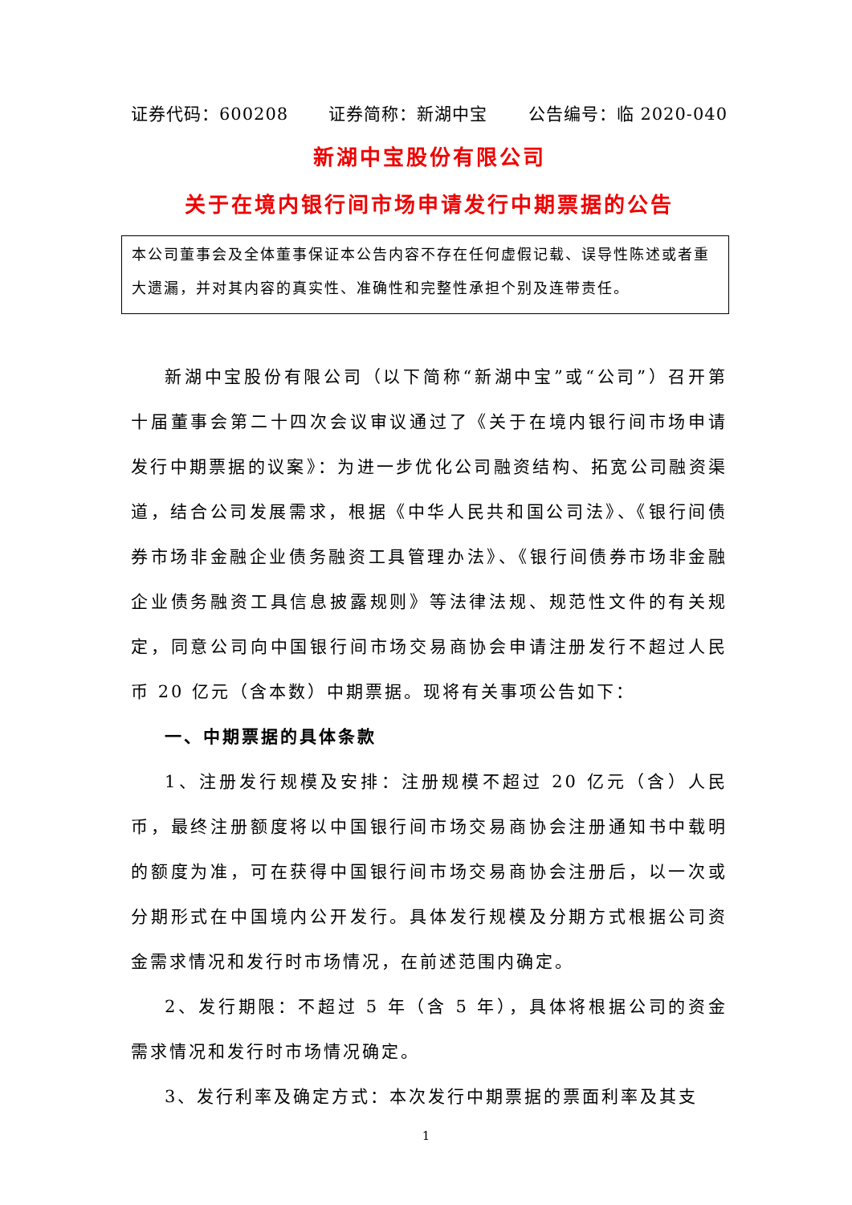证券代码：600208 证券简称：新湖中宝 公告编号：临 2020-040
新湖中宝股份有限公司
关于在境内银行间市场申请发行中期票据的公告
本公司董事会及全体董事保证本公告内容不存在任何虚假记载、误导性陈述或者重大遗漏，并对其内容的真实性、准确性和完整性承担个别及连带责任。
新湖中宝股份有限公司（以下简称“新湖中宝”或“公司”）召开第十届董事会第二十四次会议审议通过了《关于在境内银行间市场申请发行中期票据的议案》：为进一步优化公司融资结构、拓宽公司融资渠道，结合公司发展需求，根据《中华人民共和国公司法》、《银行间债券市场非金融企业债务融资工具管理办法》、《银行间债券市场非金融企业债务融资工具信息披露规则》等法律法规、规范性文件的有关规定，同意公司向中国银行间市场交易商协会申请注册发行不超过人民币 20 亿元（含本数）中期票据。现将有关事项公告如下：
一、中期票据的具体条款
1、注册发行规模及安排：注册规模不超过 20 亿元（含）人民币，最终注册额度将以中国银行间市场交易商协会注册通知书中载明的额度为准，可在获得中国银行间市场交易商协会注册后，以一次或分期形式在中国境内公开发行。具体发行规模及分期方式根据公司资金需求情况和发行时市场情况，在前述范围内确定。
2、发行期限：不超过 5 年（含 5 年），具体将根据公司的资金需求情况和发行时市场情况确定。
3、发行利率及确定方式：本次发行中期票据的票面利率及其支
1